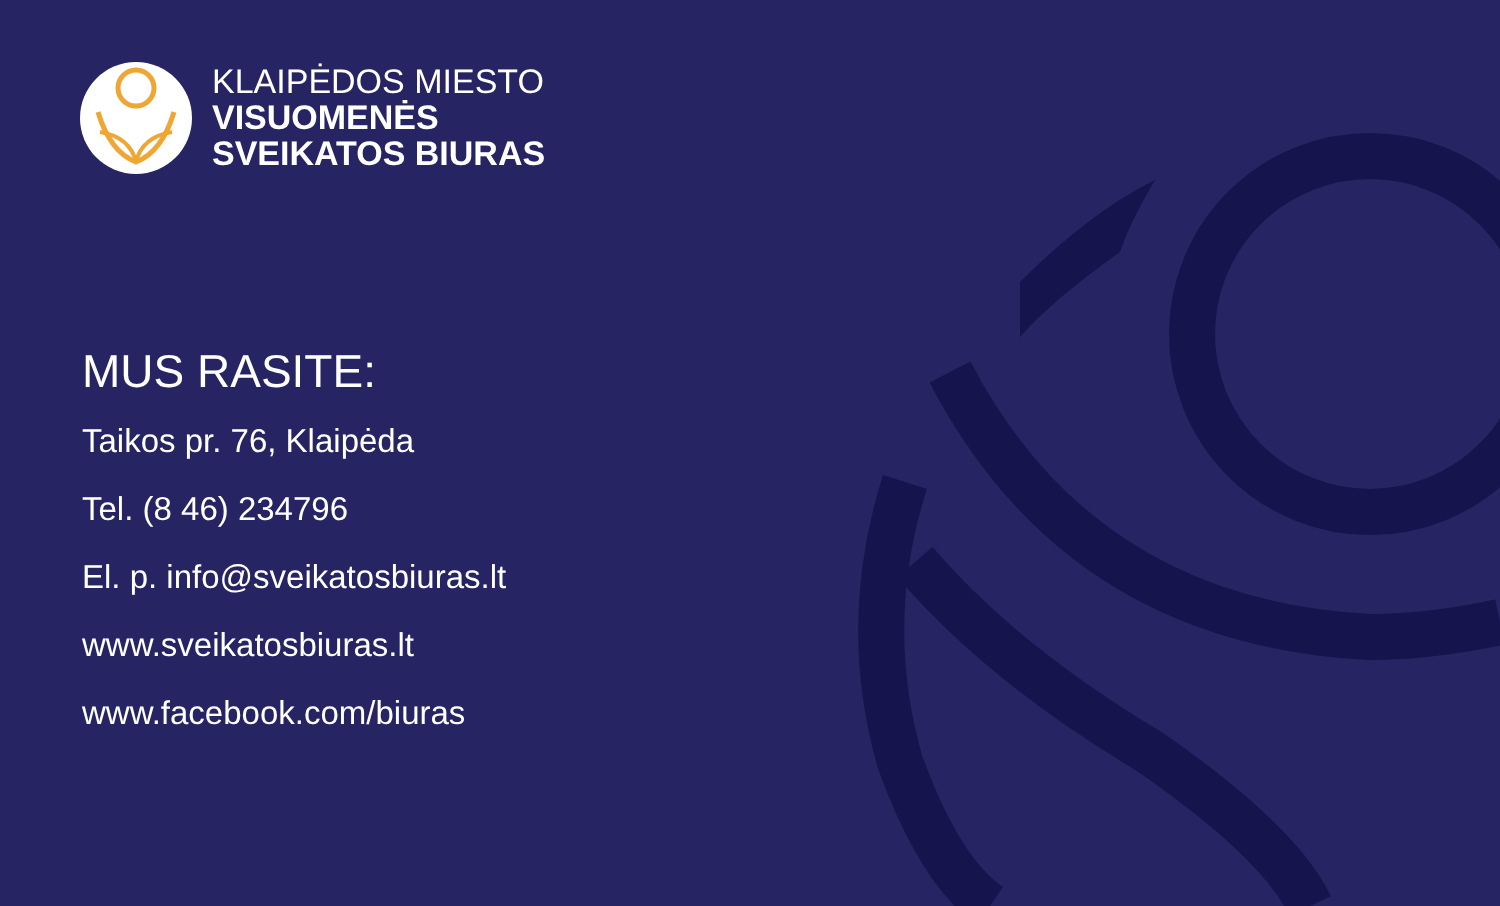KLAIPĖDOS MIESTO
VISUOMENĖS
SVEIKATOS BIURAS
MUS RASITE:
Taikos pr. 76, Klaipėda
Tel. (8 46) 234796
El. p. info@sveikatosbiuras.lt
www.sveikatosbiuras.lt
www.facebook.com/biuras